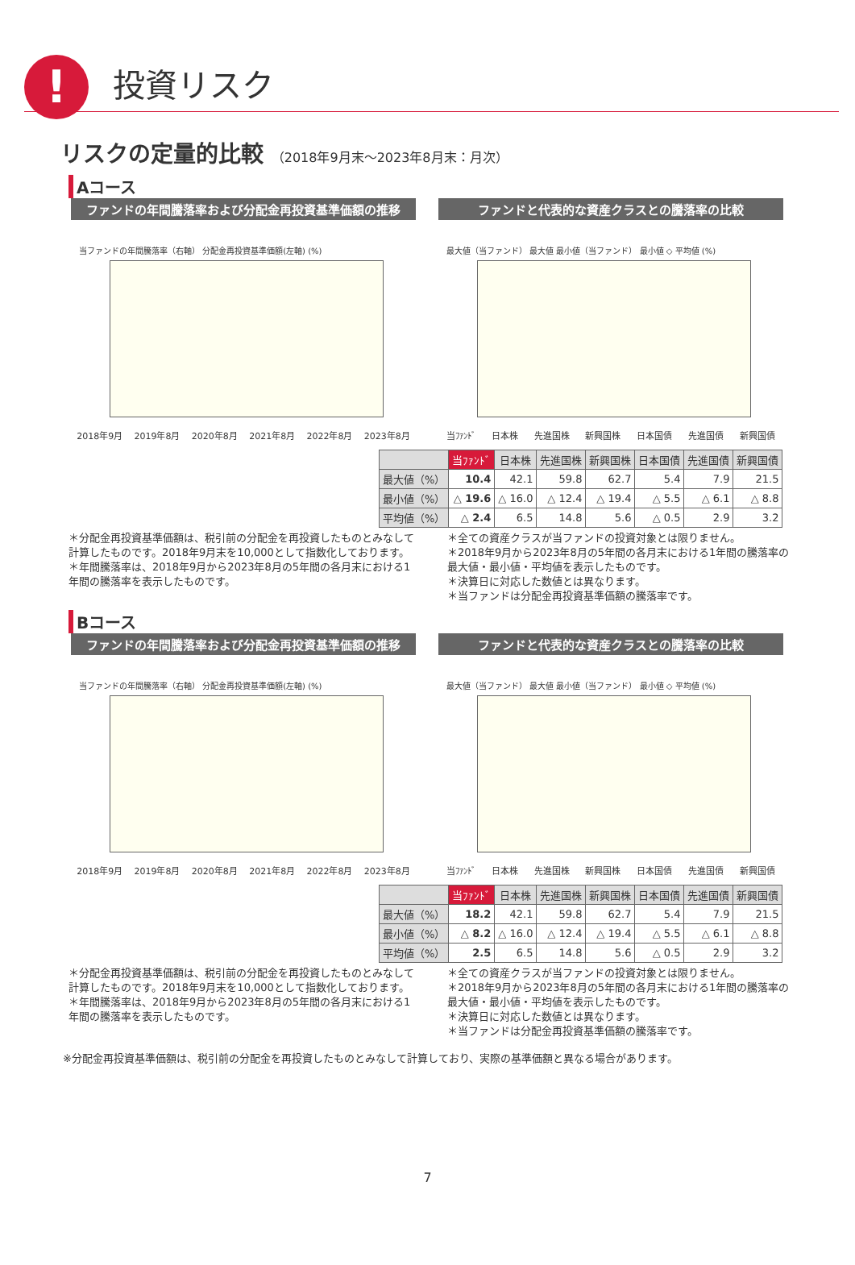!
投資リスク
リスクの定量的比較 （2018年9月末～2023年8月末：月次）
Aコース
ファンドの年間騰落率および分配金再投資基準価額の推移
当ファンドの年間騰落率（右軸） 分配金再投資基準価額(左軸) (%)
2018年9月 2019年8月 2020年8月 2021年8月 2022年8月 2023年8月
ファンドと代表的な資産クラスとの騰落率の比較
最大値（当ファンド） 最大値 最小値（当ファンド） 最小値 ◇ 平均値 (%)
当ﾌｧﾝﾄﾞ 日本株 先進国株 新興国株 日本国債 先進国債 新興国債
| | 当ﾌｧﾝﾄﾞ | 日本株 | 先進国株 | 新興国株 | 日本国債 | 先進国債 | 新興国債 |
| --- | --- | --- | --- | --- | --- | --- | --- |
| 最大値（%） | 10.4 | 42.1 | 59.8 | 62.7 | 5.4 | 7.9 | 21.5 |
| 最小値（%） | △ 19.6 | △ 16.0 | △ 12.4 | △ 19.4 | △ 5.5 | △ 6.1 | △ 8.8 |
| 平均値（%） | △ 2.4 | 6.5 | 14.8 | 5.6 | △ 0.5 | 2.9 | 3.2 |
＊分配金再投資基準価額は、税引前の分配金を再投資したものとみなして計算したものです。2018年9月末を10,000として指数化しております。
＊年間騰落率は、2018年9月から2023年8月の5年間の各月末における1年間の騰落率を表示したものです。
＊全ての資産クラスが当ファンドの投資対象とは限りません。
＊2018年9月から2023年8月の5年間の各月末における1年間の騰落率の最大値・最小値・平均値を表示したものです。
＊決算日に対応した数値とは異なります。
＊当ファンドは分配金再投資基準価額の騰落率です。
Bコース
ファンドの年間騰落率および分配金再投資基準価額の推移
当ファンドの年間騰落率（右軸） 分配金再投資基準価額(左軸) (%)
2018年9月 2019年8月 2020年8月 2021年8月 2022年8月 2023年8月
ファンドと代表的な資産クラスとの騰落率の比較
最大値（当ファンド） 最大値 最小値（当ファンド） 最小値 ◇ 平均値 (%)
当ﾌｧﾝﾄﾞ 日本株 先進国株 新興国株 日本国債 先進国債 新興国債
| | 当ﾌｧﾝﾄﾞ | 日本株 | 先進国株 | 新興国株 | 日本国債 | 先進国債 | 新興国債 |
| --- | --- | --- | --- | --- | --- | --- | --- |
| 最大値（%） | 18.2 | 42.1 | 59.8 | 62.7 | 5.4 | 7.9 | 21.5 |
| 最小値（%） | △ 8.2 | △ 16.0 | △ 12.4 | △ 19.4 | △ 5.5 | △ 6.1 | △ 8.8 |
| 平均値（%） | 2.5 | 6.5 | 14.8 | 5.6 | △ 0.5 | 2.9 | 3.2 |
＊分配金再投資基準価額は、税引前の分配金を再投資したものとみなして計算したものです。2018年9月末を10,000として指数化しております。
＊年間騰落率は、2018年9月から2023年8月の5年間の各月末における1年間の騰落率を表示したものです。
＊全ての資産クラスが当ファンドの投資対象とは限りません。
＊2018年9月から2023年8月の5年間の各月末における1年間の騰落率の最大値・最小値・平均値を表示したものです。
＊決算日に対応した数値とは異なります。
＊当ファンドは分配金再投資基準価額の騰落率です。
※分配金再投資基準価額は、税引前の分配金を再投資したものとみなして計算しており、実際の基準価額と異なる場合があります。
7